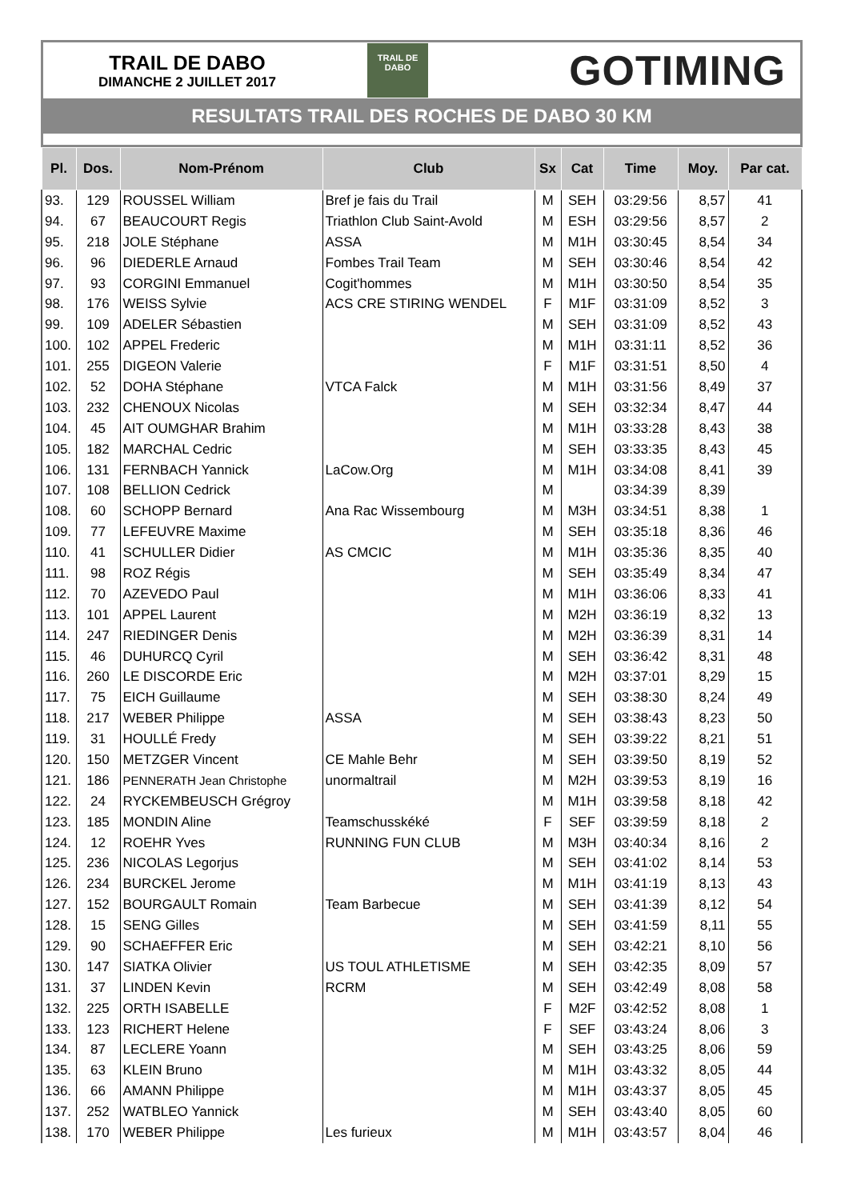TRAIL DE DABO
DIMANCHE 2 JUILLET 2017
TRAIL DE
DABO
GOTIMING
RESULTATS TRAIL DES ROCHES DE DABO 30 KM
| Pl. | Dos. | Nom-Prénom | Club | Sx | Cat | Time | Moy. | Par cat. |
| --- | --- | --- | --- | --- | --- | --- | --- | --- |
| 93. | 129 | ROUSSEL William | Bref je fais du Trail | M | SEH | 03:29:56 | 8,57 | 41 |
| 94. | 67 | BEAUCOURT Regis | Triathlon Club Saint-Avold | M | ESH | 03:29:56 | 8,57 | 2 |
| 95. | 218 | JOLE Stéphane | ASSA | M | M1H | 03:30:45 | 8,54 | 34 |
| 96. | 96 | DIEDERLE Arnaud | Fombes Trail Team | M | SEH | 03:30:46 | 8,54 | 42 |
| 97. | 93 | CORGINI Emmanuel | Cogit'hommes | M | M1H | 03:30:50 | 8,54 | 35 |
| 98. | 176 | WEISS Sylvie | ACS CRE STIRING WENDEL | F | M1F | 03:31:09 | 8,52 | 3 |
| 99. | 109 | ADELER Sébastien | | M | SEH | 03:31:09 | 8,52 | 43 |
| 100. | 102 | APPEL Frederic | | M | M1H | 03:31:11 | 8,52 | 36 |
| 101. | 255 | DIGEON Valerie | | F | M1F | 03:31:51 | 8,50 | 4 |
| 102. | 52 | DOHA Stéphane | VTCA Falck | M | M1H | 03:31:56 | 8,49 | 37 |
| 103. | 232 | CHENOUX Nicolas | | M | SEH | 03:32:34 | 8,47 | 44 |
| 104. | 45 | AIT OUMGHAR Brahim | | M | M1H | 03:33:28 | 8,43 | 38 |
| 105. | 182 | MARCHAL Cedric | | M | SEH | 03:33:35 | 8,43 | 45 |
| 106. | 131 | FERNBACH Yannick | LaCow.Org | M | M1H | 03:34:08 | 8,41 | 39 |
| 107. | 108 | BELLION Cedrick | | M | | 03:34:39 | 8,39 | |
| 108. | 60 | SCHOPP Bernard | Ana Rac Wissembourg | M | M3H | 03:34:51 | 8,38 | 1 |
| 109. | 77 | LEFEUVRE Maxime | | M | SEH | 03:35:18 | 8,36 | 46 |
| 110. | 41 | SCHULLER Didier | AS CMCIC | M | M1H | 03:35:36 | 8,35 | 40 |
| 111. | 98 | ROZ Régis | | M | SEH | 03:35:49 | 8,34 | 47 |
| 112. | 70 | AZEVEDO Paul | | M | M1H | 03:36:06 | 8,33 | 41 |
| 113. | 101 | APPEL Laurent | | M | M2H | 03:36:19 | 8,32 | 13 |
| 114. | 247 | RIEDINGER Denis | | M | M2H | 03:36:39 | 8,31 | 14 |
| 115. | 46 | DUHURCQ Cyril | | M | SEH | 03:36:42 | 8,31 | 48 |
| 116. | 260 | LE DISCORDE Eric | | M | M2H | 03:37:01 | 8,29 | 15 |
| 117. | 75 | EICH Guillaume | | M | SEH | 03:38:30 | 8,24 | 49 |
| 118. | 217 | WEBER Philippe | ASSA | M | SEH | 03:38:43 | 8,23 | 50 |
| 119. | 31 | HOULLÉ Fredy | | M | SEH | 03:39:22 | 8,21 | 51 |
| 120. | 150 | METZGER Vincent | CE Mahle Behr | M | SEH | 03:39:50 | 8,19 | 52 |
| 121. | 186 | PENNERATH Jean Christophe | unormaltrail | M | M2H | 03:39:53 | 8,19 | 16 |
| 122. | 24 | RYCKEMBEUSCH Grégroy | | M | M1H | 03:39:58 | 8,18 | 42 |
| 123. | 185 | MONDIN Aline | Teamschusskéké | F | SEF | 03:39:59 | 8,18 | 2 |
| 124. | 12 | ROEHR Yves | RUNNING FUN CLUB | M | M3H | 03:40:34 | 8,16 | 2 |
| 125. | 236 | NICOLAS Legorjus | | M | SEH | 03:41:02 | 8,14 | 53 |
| 126. | 234 | BURCKEL Jerome | | M | M1H | 03:41:19 | 8,13 | 43 |
| 127. | 152 | BOURGAULT Romain | Team Barbecue | M | SEH | 03:41:39 | 8,12 | 54 |
| 128. | 15 | SENG Gilles | | M | SEH | 03:41:59 | 8,11 | 55 |
| 129. | 90 | SCHAEFFER Eric | | M | SEH | 03:42:21 | 8,10 | 56 |
| 130. | 147 | SIATKA Olivier | US TOUL ATHLETISME | M | SEH | 03:42:35 | 8,09 | 57 |
| 131. | 37 | LINDEN Kevin | RCRM | M | SEH | 03:42:49 | 8,08 | 58 |
| 132. | 225 | ORTH ISABELLE | | F | M2F | 03:42:52 | 8,08 | 1 |
| 133. | 123 | RICHERT Helene | | F | SEF | 03:43:24 | 8,06 | 3 |
| 134. | 87 | LECLERE Yoann | | M | SEH | 03:43:25 | 8,06 | 59 |
| 135. | 63 | KLEIN Bruno | | M | M1H | 03:43:32 | 8,05 | 44 |
| 136. | 66 | AMANN Philippe | | M | M1H | 03:43:37 | 8,05 | 45 |
| 137. | 252 | WATBLEO Yannick | | M | SEH | 03:43:40 | 8,05 | 60 |
| 138. | 170 | WEBER Philippe | Les furieux | M | M1H | 03:43:57 | 8,04 | 46 |